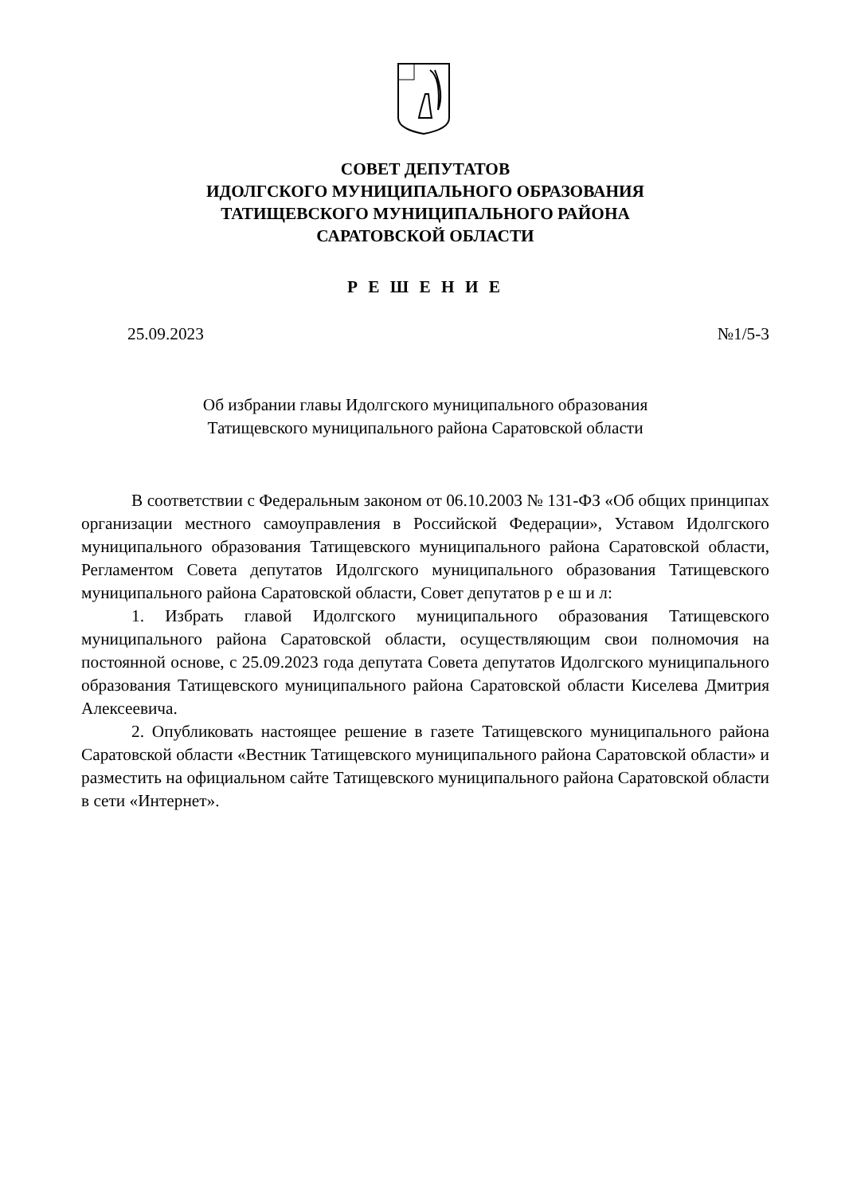СОВЕТ ДЕПУТАТОВ
ИДОЛГСКОГО МУНИЦИПАЛЬНОГО ОБРАЗОВАНИЯ
ТАТИЩЕВСКОГО МУНИЦИПАЛЬНОГО РАЙОНА
САРАТОВСКОЙ ОБЛАСТИ
Р Е Ш Е Н И Е
25.09.2023 №1/5-3
Об избрании главы Идолгского муниципального образования
Татищевского муниципального района Саратовской области
В соответствии с Федеральным законом от 06.10.2003 № 131-ФЗ «Об общих принципах организации местного самоуправления в Российской Федерации», Уставом Идолгского муниципального образования Татищевского муниципального района Саратовской области, Регламентом Совета депутатов Идолгского муниципального образования Татищевского муниципального района Саратовской области, Совет депутатов р е ш и л:
1. Избрать главой Идолгского муниципального образования Татищевского муниципального района Саратовской области, осуществляющим свои полномочия на постоянной основе, с 25.09.2023 года депутата Совета депутатов Идолгского муниципального образования Татищевского муниципального района Саратовской области Киселева Дмитрия Алексеевича.
2. Опубликовать настоящее решение в газете Татищевского муниципального района Саратовской области «Вестник Татищевского муниципального района Саратовской области» и разместить на официальном сайте Татищевского муниципального района Саратовской области в сети «Интернет».